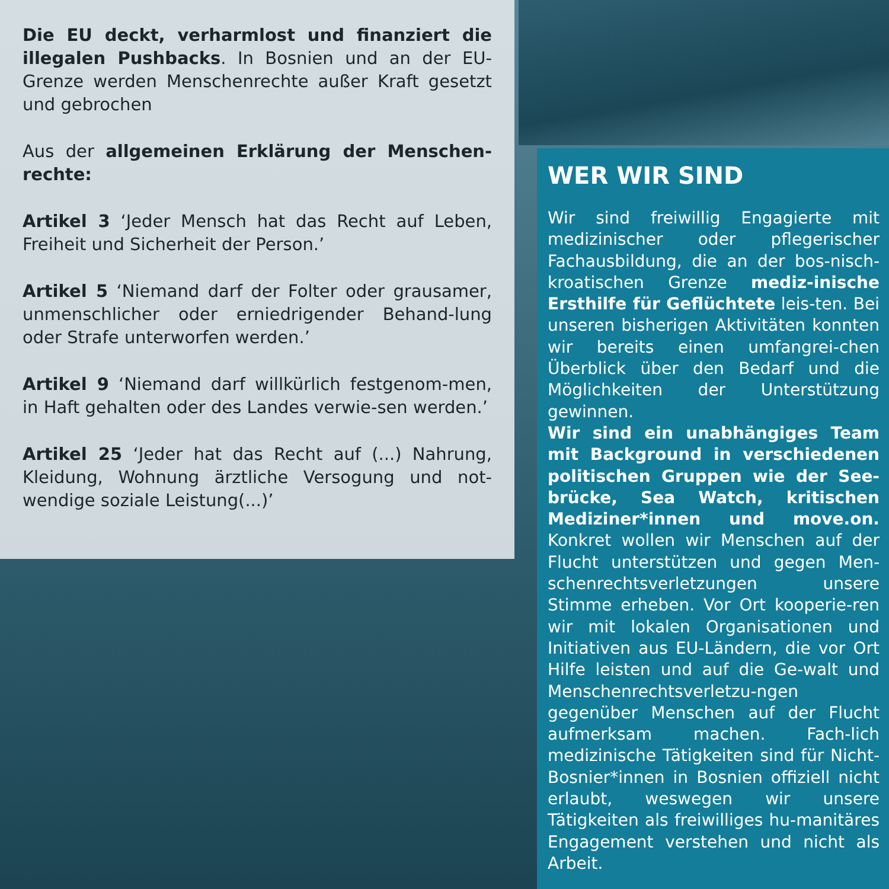Die EU deckt, verharmlost und finanziert die illegalen Pushbacks. In Bosnien und an der EU-Grenze werden Menschenrechte außer Kraft gesetzt und gebrochen
Aus der allgemeinen Erklärung der Menschen-rechte:
Artikel 3 ‘Jeder Mensch hat das Recht auf Leben, Freiheit und Sicherheit der Person.’
Artikel 5 ‘Niemand darf der Folter oder grausamer, unmenschlicher oder erniedrigender Behand-lung oder Strafe unterworfen werden.’
Artikel 9 ‘Niemand darf willkürlich festgenom-men, in Haft gehalten oder des Landes verwie-sen werden.’
Artikel 25 ‘Jeder hat das Recht auf (...) Nahrung, Kleidung, Wohnung ärztliche Versogung und not-wendige soziale Leistung(...)’
WER WIR SIND
Wir sind freiwillig Engagierte mit medizinischer oder pflegerischer Fachausbildung, die an der bos-nisch-kroatischen Grenze mediz-inische Ersthilfe für Geflüchtete leis-ten. Bei unseren bisherigen Aktivitäten konnten wir bereits einen umfangrei-chen Überblick über den Bedarf und die Möglichkeiten der Unterstützung gewinnen.
Wir sind ein unabhängiges Team mit Background in verschiedenen politischen Gruppen wie der See-brücke, Sea Watch, kritischen Mediziner*innen und move.on. Konkret wollen wir Menschen auf der Flucht unterstützen und gegen Men-schenrechtsverletzungen unsere Stimme erheben. Vor Ort kooperie-ren wir mit lokalen Organisationen und Initiativen aus EU-Ländern, die vor Ort Hilfe leisten und auf die Ge-walt und Menschenrechtsverletzu-ngen gegenüber Menschen auf der Flucht aufmerksam machen. Fach-lich medizinische Tätigkeiten sind für Nicht-Bosnier*innen in Bosnien offiziell nicht erlaubt, weswegen wir unsere Tätigkeiten als freiwilliges hu-manitäres Engagement verstehen und nicht als Arbeit.